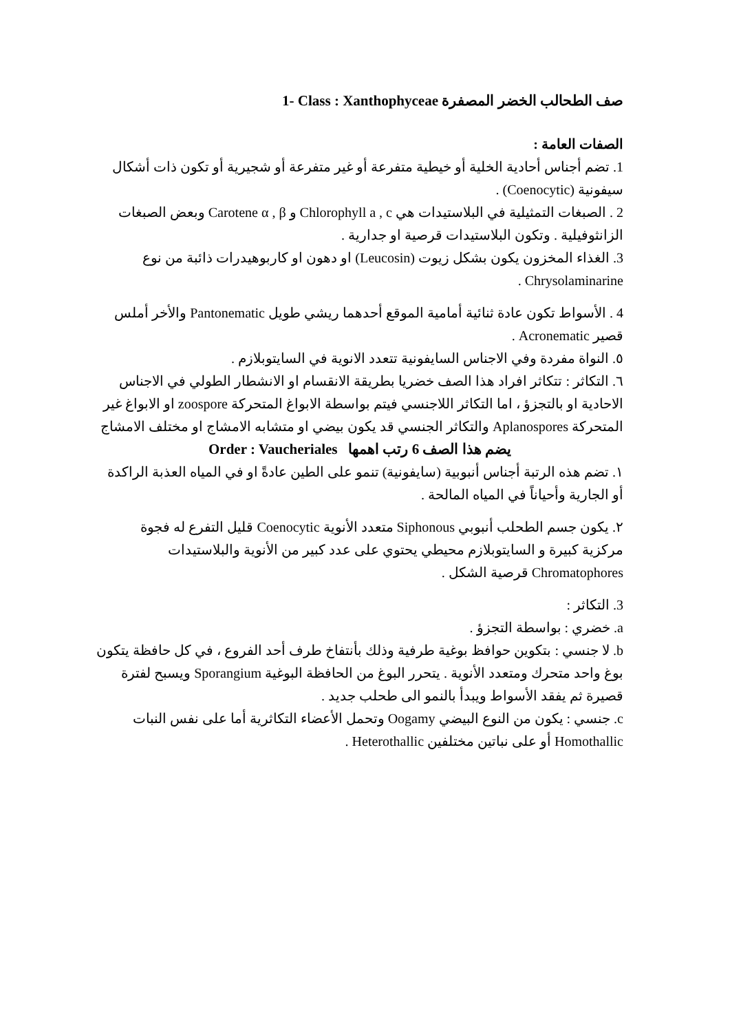صف الطحالب الخضر المصفرة 1- Class : Xanthophyceae
الصفات العامة :
1. تضم أجناس أحادية الخلية أو خيطية متفرعة أو غير متفرعة أو شجيرية أو تكون ذات أشكال سيفونية (Coenocytic) .
2 . الصبغات التمثيلية في البلاستيدات هي Chlorophyll a , c و Carotene α , β وبعض الصبغات الزانثوفيلية . وتكون البلاستيدات قرصية او جدارية .
3. الغذاء المخزون يكون بشكل زيوت (Leucosin) او دهون او كاربوهيدرات ذائبة من نوع Chrysolaminarine .
4 . الأسواط تكون عادة ثنائية أمامية الموقع أحدهما ريشي طويل Pantonematic والأخر أملس قصير Acronematic .
٥. النواة مفردة وفي الاجناس السايفونية تتعدد الانوية في السايتوبلازم .
٦. التكاثر : تتكاثر افراد هذا الصف خضريا بطريقة الانقسام او الانشطار الطولي في الاجناس الاحادية او بالتجزؤ ، اما التكاثر اللاجنسي فيتم بواسطة الابواغ المتحركة zoospore او الابواغ غير المتحركة Aplanospores والتكاثر الجنسي قد يكون بيضي او متشابه الامشاج او مختلف الامشاج
يضم هذا الصف 6 رتب اهمها Order : Vaucheriales
١. تضم هذه الرتبة أجناس أنبوبية (سايفونية) تنمو على الطين عادةً او في المياه العذبة الراكدة أو الجارية وأحياناً في المياه المالحة .
٢. يكون جسم الطحلب أنبوبي Siphonous متعدد الأنوية Coenocytic قليل التفرع له فجوة مركزية كبيرة و السايتوبلازم محيطي يحتوي على عدد كبير من الأنوية والبلاستيدات Chromatophores قرصية الشكل .
3. التكاثر :
a. خضري : بواسطة التجزؤ .
b. لا جنسي : بتكوين حوافظ بوغية طرفية وذلك بأنتفاخ طرف أحد الفروع ، في كل حافظة يتكون بوغ واحد متحرك ومتعدد الأنوية . يتحرر البوغ من الحافظة البوغية Sporangium ويسبح لفترة قصيرة ثم يفقد الأسواط ويبدأ بالنمو الى طحلب جديد .
c. جنسي : يكون من النوع البيضي Oogamy وتحمل الأعضاء التكاثرية أما على نفس النبات Homothallic أو على نباتين مختلفين Heterothallic .